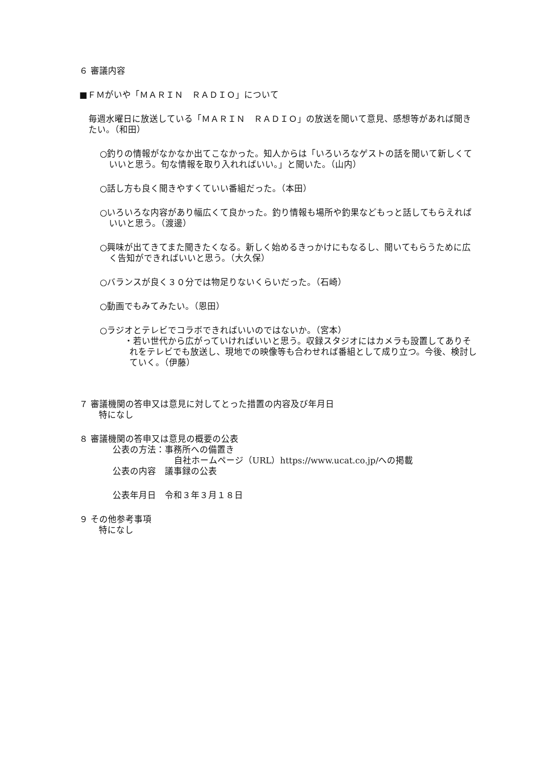６ 審議内容
■ＦＭがいや「ＭＡＲＩＮ　ＲＡＤＩＯ」について
毎週水曜日に放送している「ＭＡＲＩＮ　ＲＡＤＩＯ」の放送を聞いて意見、感想等があれば聞きたい。（和田）
○釣りの情報がなかなか出てこなかった。知人からは「いろいろなゲストの話を聞いて新しくていいと思う。旬な情報を取り入れればいい。」と聞いた。（山内）
○話し方も良く聞きやすくていい番組だった。（本田）
○いろいろな内容があり幅広くて良かった。釣り情報も場所や釣果などもっと話してもらえればいいと思う。（渡邊）
○興味が出てきてまた聞きたくなる。新しく始めるきっかけにもなるし、聞いてもらうために広く告知ができればいいと思う。（大久保）
○バランスが良く３０分では物足りないくらいだった。（石崎）
○動画でもみてみたい。（恩田）
○ラジオとテレビでコラボできればいいのではないか。（宮本）
・若い世代から広がっていければいいと思う。収録スタジオにはカメラも設置してありそれをテレビでも放送し、現地での映像等も合わせれば番組として成り立つ。今後、検討していく。（伊藤）
７ 審議機関の答申又は意見に対してとった措置の内容及び年月日
特になし
８ 審議機関の答申又は意見の概要の公表
公表の方法：事務所への備置き
自社ホームページ（URL）https://www.ucat.co.jp/への掲載
公表の内容　議事録の公表
公表年月日　令和３年３月１８日
９ その他参考事項
特になし